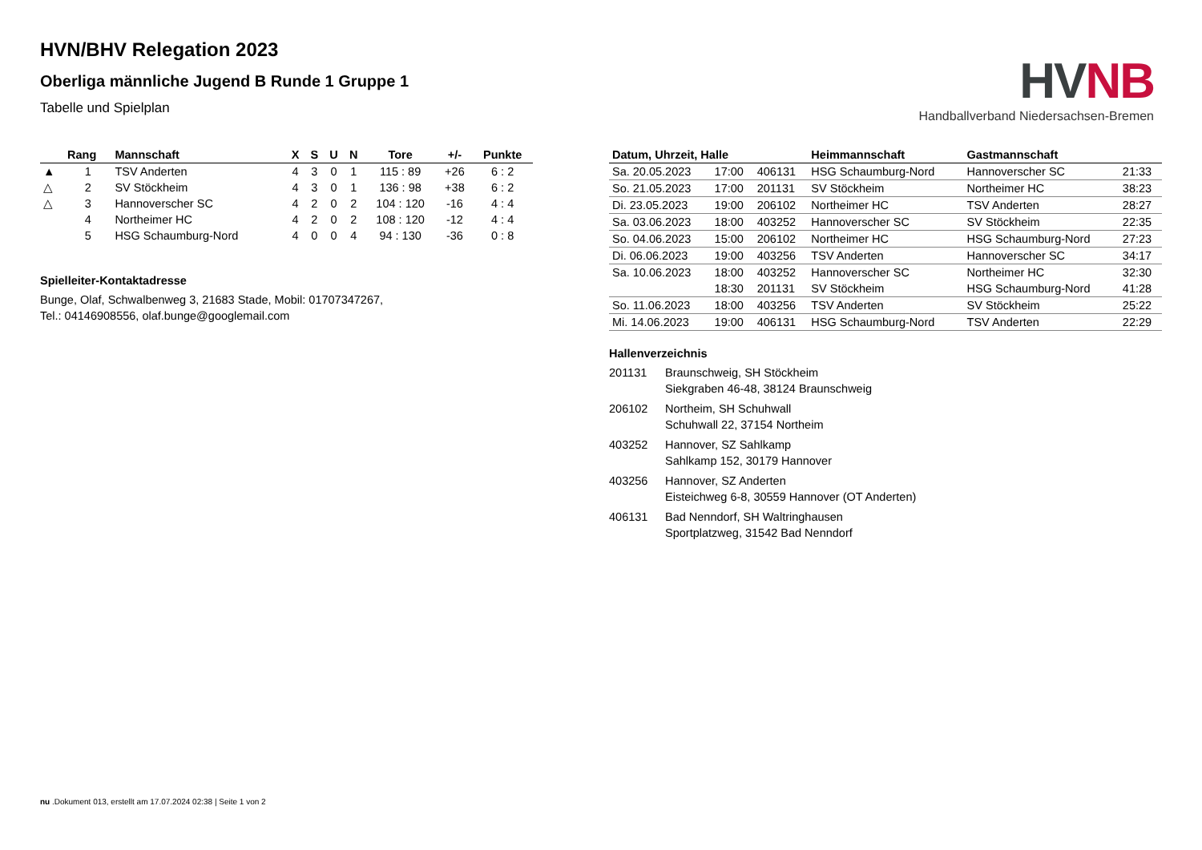HV NB
Handballverband Niedersachsen-Bremen
HVN/BHV Relegation 2023
Oberliga männliche Jugend B Runde 1 Gruppe 1
Tabelle und Spielplan
| | Rang | Mannschaft | X | S | U | N | Tore | +/- | Punkte |
| --- | --- | --- | --- | --- | --- | --- | --- | --- | --- |
| ▲ | 1 | TSV Anderten | 4 | 3 | 0 | 1 | 115 : 89 | +26 | 6 : 2 |
| △ | 2 | SV Stöckheim | 4 | 3 | 0 | 1 | 136 : 98 | +38 | 6 : 2 |
| △ | 3 | Hannoverscher SC | 4 | 2 | 0 | 2 | 104 : 120 | -16 | 4 : 4 |
| | 4 | Northeimer HC | 4 | 2 | 0 | 2 | 108 : 120 | -12 | 4 : 4 |
| | 5 | HSG Schaumburg-Nord | 4 | 0 | 0 | 4 | 94 : 130 | -36 | 0 : 8 |
Spielleiter-Kontaktadresse
Bunge, Olaf, Schwalbenweg 3, 21683 Stade, Mobil: 01707347267,
Tel.: 04146908556, olaf.bunge@googlemail.com
| Datum, Uhrzeit, Halle | | | Heimmannschaft | Gastmannschaft | |
| --- | --- | --- | --- | --- | --- |
| Sa. 20.05.2023 | 17:00 | 406131 | HSG Schaumburg-Nord | Hannoverscher SC | 21:33 |
| So. 21.05.2023 | 17:00 | 201131 | SV Stöckheim | Northeimer HC | 38:23 |
| Di. 23.05.2023 | 19:00 | 206102 | Northeimer HC | TSV Anderten | 28:27 |
| Sa. 03.06.2023 | 18:00 | 403252 | Hannoverscher SC | SV Stöckheim | 22:35 |
| So. 04.06.2023 | 15:00 | 206102 | Northeimer HC | HSG Schaumburg-Nord | 27:23 |
| Di. 06.06.2023 | 19:00 | 403256 | TSV Anderten | Hannoverscher SC | 34:17 |
| Sa. 10.06.2023 | 18:00 | 403252 | Hannoverscher SC | Northeimer HC | 32:30 |
| | 18:30 | 201131 | SV Stöckheim | HSG Schaumburg-Nord | 41:28 |
| So. 11.06.2023 | 18:00 | 403256 | TSV Anderten | SV Stöckheim | 25:22 |
| Mi. 14.06.2023 | 19:00 | 406131 | HSG Schaumburg-Nord | TSV Anderten | 22:29 |
Hallenverzeichnis
201131 Braunschweig, SH Stöckheim
Siekgraben 46-48, 38124 Braunschweig
206102 Northeim, SH Schuhwall
Schuhwall 22, 37154 Northeim
403252 Hannover, SZ Sahlkamp
Sahlkamp 152, 30179 Hannover
403256 Hannover, SZ Anderten
Eisteichweg 6-8, 30559 Hannover (OT Anderten)
406131 Bad Nenndorf, SH Waltringhausen
Sportplatzweg, 31542 Bad Nenndorf
nu .Dokument 013, erstellt am 17.07.2024 02:38 | Seite 1 von 2